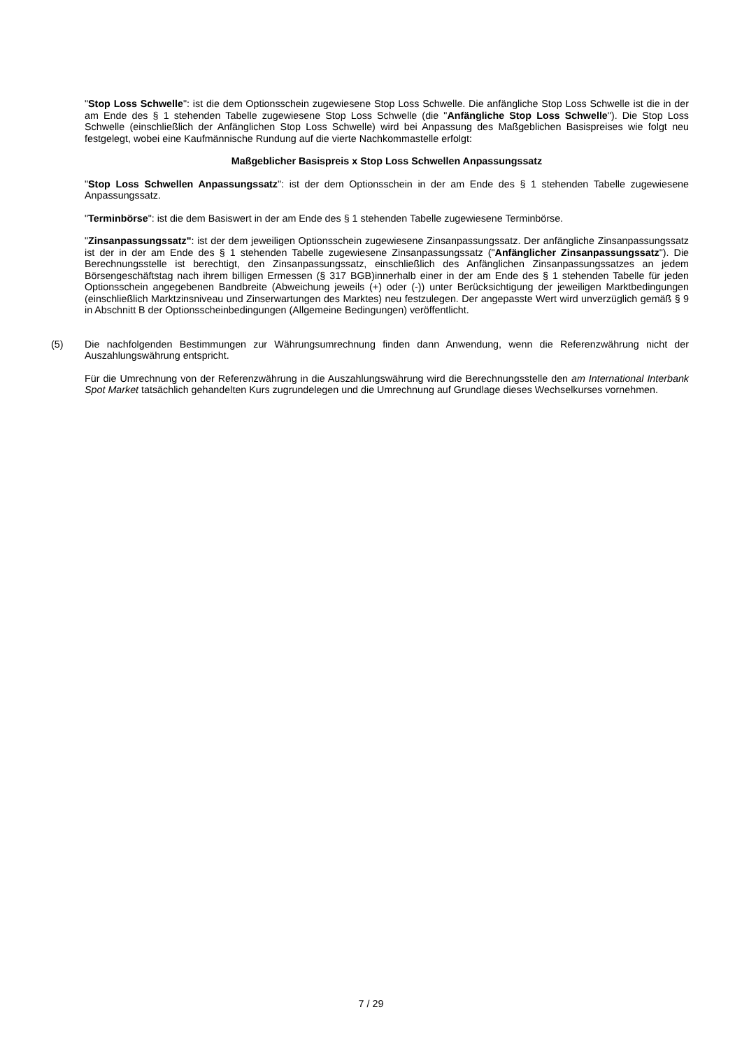"Stop Loss Schwelle": ist die dem Optionsschein zugewiesene Stop Loss Schwelle. Die anfängliche Stop Loss Schwelle ist die in der am Ende des § 1 stehenden Tabelle zugewiesene Stop Loss Schwelle (die "Anfängliche Stop Loss Schwelle"). Die Stop Loss Schwelle (einschließlich der Anfänglichen Stop Loss Schwelle) wird bei Anpassung des Maßgeblichen Basispreises wie folgt neu festgelegt, wobei eine Kaufmännische Rundung auf die vierte Nachkommastelle erfolgt:
Maßgeblicher Basispreis x Stop Loss Schwellen Anpassungssatz
"Stop Loss Schwellen Anpassungssatz": ist der dem Optionsschein in der am Ende des § 1 stehenden Tabelle zugewiesene Anpassungssatz.
"Terminbörse": ist die dem Basiswert in der am Ende des § 1 stehenden Tabelle zugewiesene Terminbörse.
"Zinsanpassungssatz": ist der dem jeweiligen Optionsschein zugewiesene Zinsanpassungssatz. Der anfängliche Zinsanpassungssatz ist der in der am Ende des § 1 stehenden Tabelle zugewiesene Zinsanpassungssatz ("Anfänglicher Zinsanpassungssatz"). Die Berechnungsstelle ist berechtigt, den Zinsanpassungssatz, einschließlich des Anfänglichen Zinsanpassungssatzes an jedem Börsengeschäftstag nach ihrem billigen Ermessen (§ 317 BGB)innerhalb einer in der am Ende des § 1 stehenden Tabelle für jeden Optionsschein angegebenen Bandbreite (Abweichung jeweils (+) oder (-)) unter Berücksichtigung der jeweiligen Marktbedingungen (einschließlich Marktzinsniveau und Zinserwartungen des Marktes) neu festzulegen. Der angepasste Wert wird unverzüglich gemäß § 9 in Abschnitt B der Optionsscheinbedingungen (Allgemeine Bedingungen) veröffentlicht.
(5) Die nachfolgenden Bestimmungen zur Währungsumrechnung finden dann Anwendung, wenn die Referenzwährung nicht der Auszahlungswährung entspricht.
Für die Umrechnung von der Referenzwährung in die Auszahlungswährung wird die Berechnungsstelle den am International Interbank Spot Market tatsächlich gehandelten Kurs zugrundelegen und die Umrechnung auf Grundlage dieses Wechselkurses vornehmen.
7 / 29